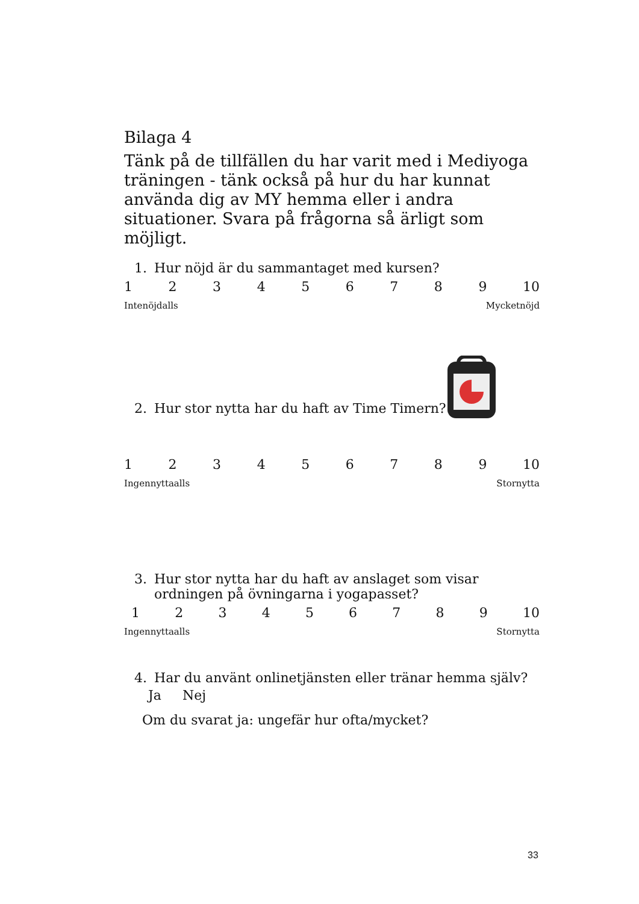Bilaga 4
Tänk på de tillfällen du har varit med i Mediyoga träningen - tänk också på hur du har kunnat använda dig av MY hemma eller i andra situationer. Svara på frågorna så ärligt som möjligt.
1. Hur nöjd är du sammantaget med kursen?
1 2 3 4 5 6 7 8 9 10
Intenöjdalls Mycketnöjd
2. Hur stor nytta har du haft av Time Timern?
1 2 3 4 5 6 7 8 9 10
Ingennyttaalls Stornytta
3. Hur stor nytta har du haft av anslaget som visar ordningen på övningarna i yogapasset?
1 2 3 4 5 6 7 8 9 10
Ingennyttaalls Stornytta
4. Har du använt onlinetjänsten eller tränar hemma själv?
Ja Nej
Om du svarat ja: ungefär hur ofta/mycket?
33